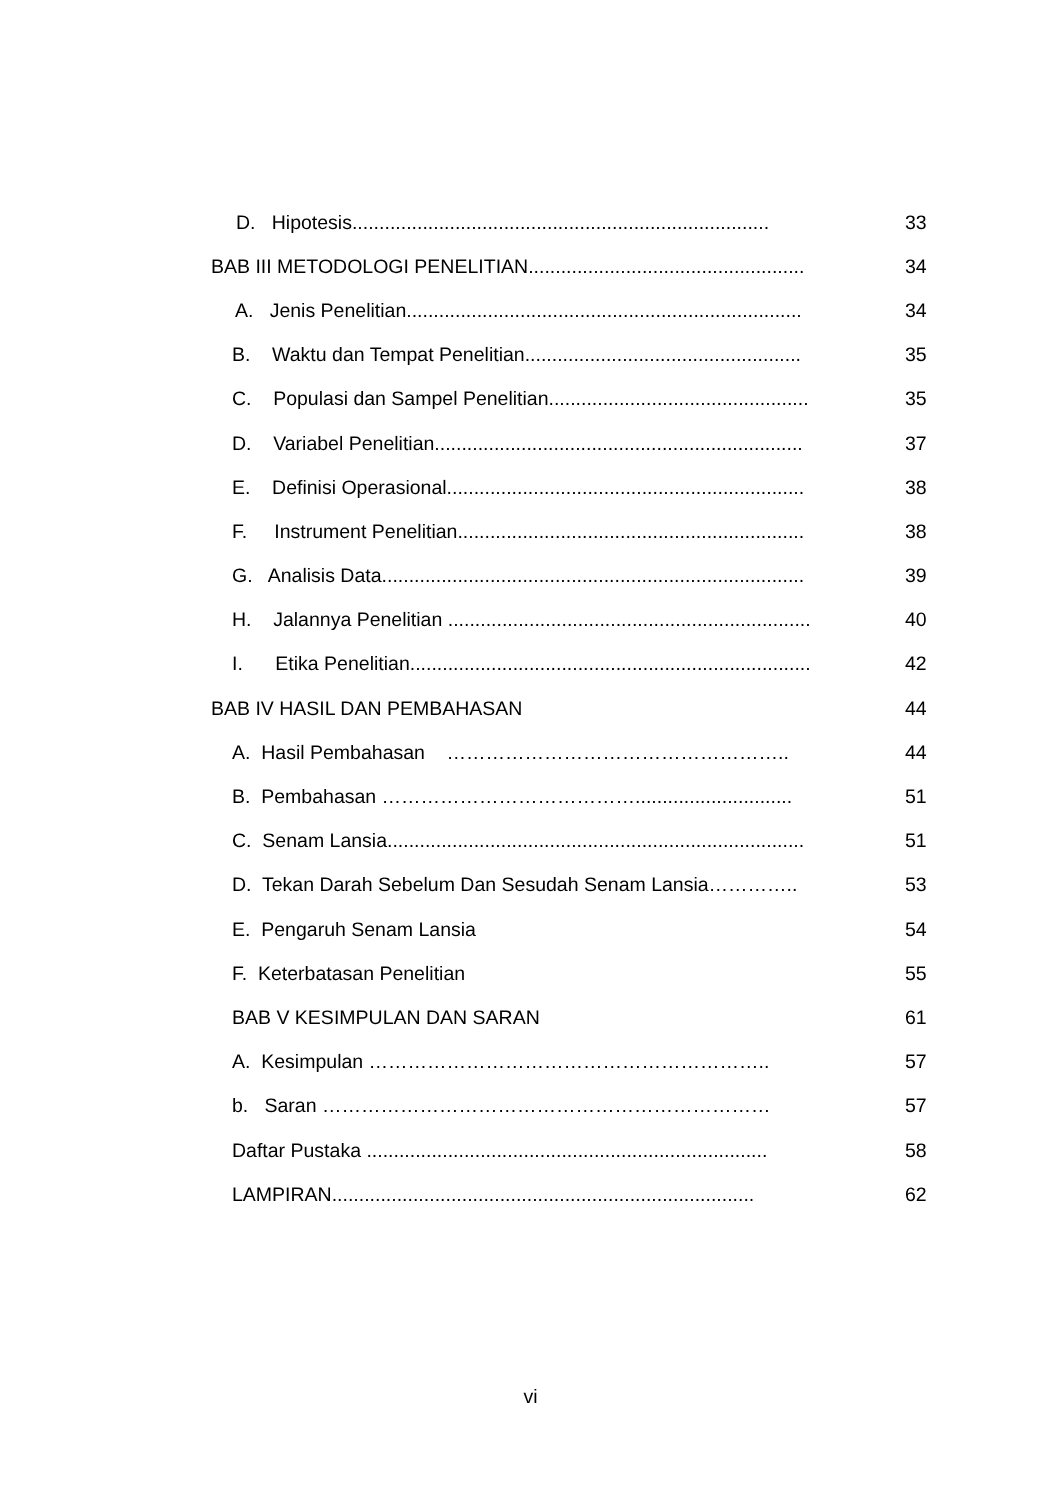D. Hipotesis............................................................................. 33
BAB III METODOLOGI PENELITIAN................................................... 34
A. Jenis Penelitian......................................................................... 34
B. Waktu dan Tempat Penelitian................................................... 35
C. Populasi dan Sampel Penelitian................................................ 35
D. Variabel Penelitian.................................................................... 37
E. Definisi Operasional.................................................................. 38
F. Instrument Penelitian................................................................ 38
G. Analisis Data.............................................................................. 39
H. Jalannya Penelitian ................................................................... 40
I. Etika Penelitian.......................................................................... 42
BAB IV HASIL DAN PEMBAHASAN 44
A. Hasil Pembahasan …………………………………………….. 44
B. Pembahasan …………………………………............................. 51
C. Senam Lansia............................................................................. 51
D. Tekan Darah Sebelum Dan Sesudah Senam Lansia………….. 53
E. Pengaruh Senam Lansia 54
F. Keterbatasan Penelitian 55
BAB V KESIMPULAN DAN SARAN 61
A. Kesimpulan …………………………………………………….. 57
b. Saran …………………………………………………………… 57
Daftar Pustaka .......................................................................... 58
LAMPIRAN.............................................................................. 62
vi